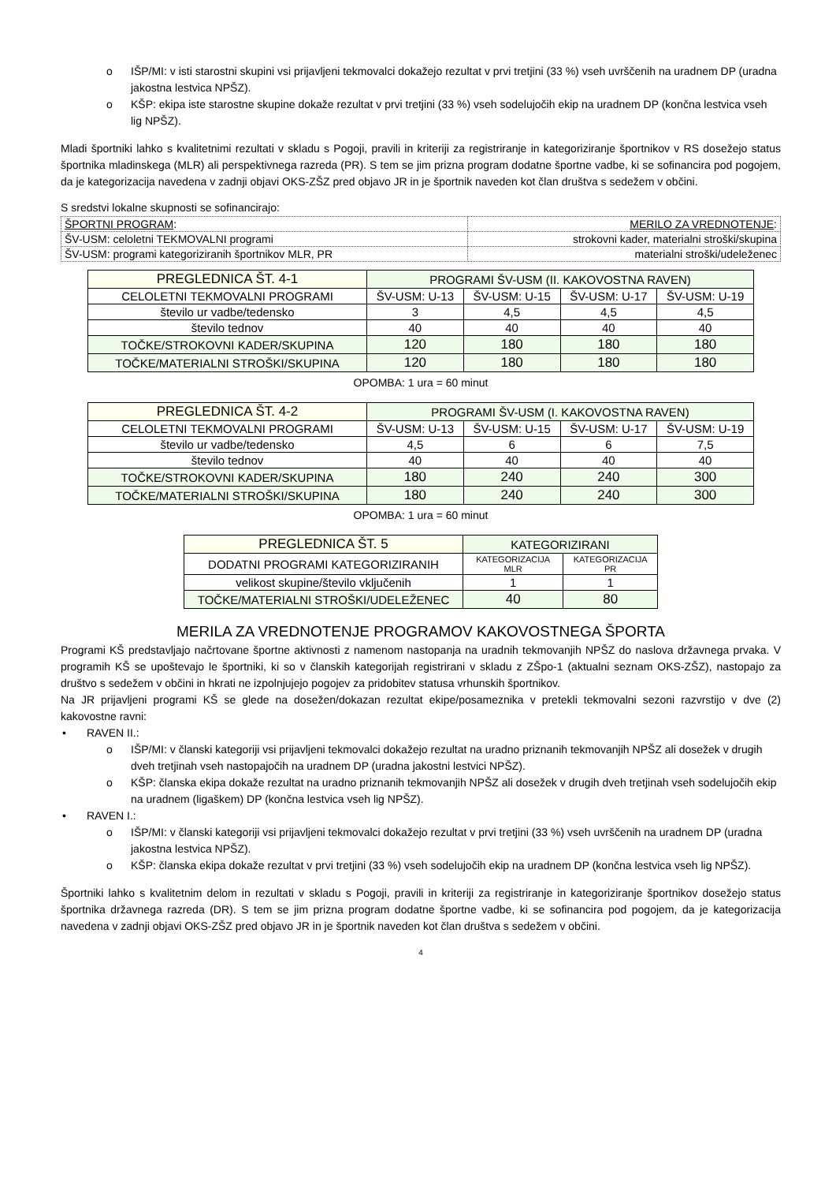o IŠP/MI: v isti starostni skupini vsi prijavljeni tekmovalci dokažejo rezultat v prvi tretjini (33 %) vseh uvrščenih na uradnem DP (uradna jakostna lestvica NPŠZ).
o KŠP: ekipa iste starostne skupine dokaže rezultat v prvi tretjini (33 %) vseh sodelujočih ekip na uradnem DP (končna lestvica vseh lig NPŠZ).
Mladi športniki lahko s kvalitetnimi rezultati v skladu s Pogoji, pravili in kriteriji za registriranje in kategoriziranje športnikov v RS dosežejo status športnika mladinskega (MLR) ali perspektivnega razreda (PR). S tem se jim prizna program dodatne športne vadbe, ki se sofinancira pod pogojem, da je kategorizacija navedena v zadnji objavi OKS-ZŠZ pred objavo JR in je športnik naveden kot član društva s sedežem v občini.
S sredstvi lokalne skupnosti se sofinancirajo:
| ŠPORTNI PROGRAM : | MERILO ZA VREDNOTENJE : |
| ŠV-USM: celoletni TEKMOVALNI programi | strokovni kader, materialni stroški/skupina |
| ŠV-USM: programi kategoriziranih športnikov MLR, PR | materialni stroški/udeleženec |
| PREGLEDNICA ŠT. 4-1 | PROGRAMI ŠV-USM (II. KAKOVOSTNA RAVEN) | | | |
| CELOLETNI TEKMOVALNI PROGRAMI | ŠV-USM: U-13 | ŠV-USM: U-15 | ŠV-USM: U-17 | ŠV-USM: U-19 |
| število ur vadbe/tedensko | 3 | 4,5 | 4,5 | 4,5 |
| število tednov | 40 | 40 | 40 | 40 |
| TOČKE/STROKOVNI KADER/SKUPINA | 120 | 180 | 180 | 180 |
| TOČKE/MATERIALNI STROŠKI/SKUPINA | 120 | 180 | 180 | 180 |
OPOMBA: 1 ura = 60 minut
| PREGLEDNICA ŠT. 4-2 | PROGRAMI ŠV-USM (I. KAKOVOSTNA RAVEN) | | | |
| CELOLETNI TEKMOVALNI PROGRAMI | ŠV-USM: U-13 | ŠV-USM: U-15 | ŠV-USM: U-17 | ŠV-USM: U-19 |
| število ur vadbe/tedensko | 4,5 | 6 | 6 | 7,5 |
| število tednov | 40 | 40 | 40 | 40 |
| TOČKE/STROKOVNI KADER/SKUPINA | 180 | 240 | 240 | 300 |
| TOČKE/MATERIALNI STROŠKI/SKUPINA | 180 | 240 | 240 | 300 |
OPOMBA: 1 ura = 60 minut
| PREGLEDNICA ŠT. 5 | KATEGORIZIRANI | |
| DODATNI PROGRAMI KATEGORIZIRANIH | KATEGORIZACIJA MLR | KATEGORIZACIJA PR |
| velikost skupine/število vključenih | 1 | 1 |
| TOČKE/MATERIALNI STROŠKI/UDELEŽENEC | 40 | 80 |
MERILA ZA VREDNOTENJE PROGRAMOV KAKOVOSTNEGA ŠPORTA
Programi KŠ predstavljajo načrtovane športne aktivnosti z namenom nastopanja na uradnih tekmovanjih NPŠZ do naslova državnega prvaka. V programih KŠ se upoštevajo le športniki, ki so v članskih kategorijah registrirani v skladu z ZŠpo-1 (aktualni seznam OKS-ZŠZ), nastopajo za društvo s sedežem v občini in hkrati ne izpolnjujejo pogojev za pridobitev statusa vrhunskih športnikov.
Na JR prijavljeni programi KŠ se glede na dosežen/dokazan rezultat ekipe/posameznika v pretekli tekmovalni sezoni razvrstijo v dve (2) kakovostne ravni:
• RAVEN II.:
o IŠP/MI: v članski kategoriji vsi prijavljeni tekmovalci dokažejo rezultat na uradno priznanih tekmovanjih NPŠZ ali dosežek v drugih dveh tretjinah vseh nastopajočih na uradnem DP (uradna jakostni lestvici NPŠZ).
o KŠP: članska ekipa dokaže rezultat na uradno priznanih tekmovanjih NPŠZ ali dosežek v drugih dveh tretjinah vseh sodelujočih ekip na uradnem (ligaškem) DP (končna lestvica vseh lig NPŠZ).
• RAVEN I.:
o IŠP/MI: v članski kategoriji vsi prijavljeni tekmovalci dokažejo rezultat v prvi tretjini (33 %) vseh uvrščenih na uradnem DP (uradna jakostna lestvica NPŠZ).
o KŠP: članska ekipa dokaže rezultat v prvi tretjini (33 %) vseh sodelujočih ekip na uradnem DP (končna lestvica vseh lig NPŠZ).
Športniki lahko s kvalitetnim delom in rezultati v skladu s Pogoji, pravili in kriteriji za registriranje in kategoriziranje športnikov dosežejo status športnika državnega razreda (DR). S tem se jim prizna program dodatne športne vadbe, ki se sofinancira pod pogojem, da je kategorizacija navedena v zadnji objavi OKS-ZŠZ pred objavo JR in je športnik naveden kot član društva s sedežem v občini.
4